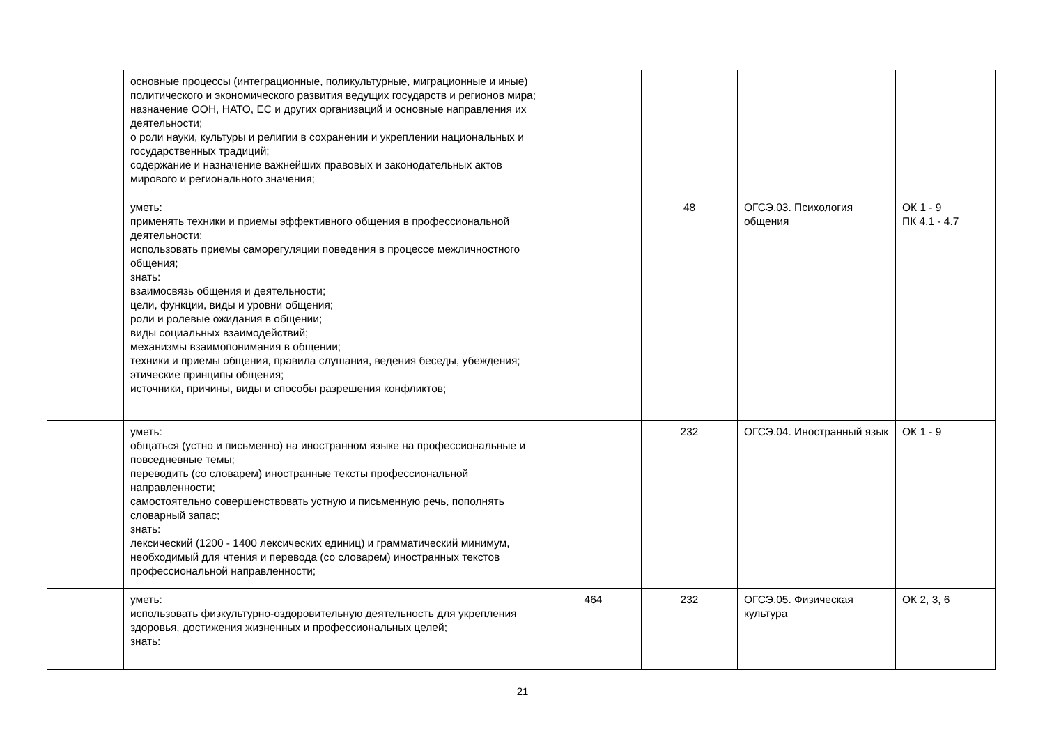| | основные процессы (интеграционные, поликультурные, миграционные и иные) политического и экономического развития ведущих государств и регионов мира; назначение ООН, НАТО, ЕС и других организаций и основные направления их деятельности; о роли науки, культуры и религии в сохранении и укреплении национальных и государственных традиций; содержание и назначение важнейших правовых и законодательных актов мирового и регионального значения; | | | | |
| | уметь: применять техники и приемы эффективного общения в профессиональной деятельности; использовать приемы саморегуляции поведения в процессе межличностного общения; знать: взаимосвязь общения и деятельности; цели, функции, виды и уровни общения; роли и ролевые ожидания в общении; виды социальных взаимодействий; механизмы взаимопонимания в общении; техники и приемы общения, правила слушания, ведения беседы, убеждения; этические принципы общения; источники, причины, виды и способы разрешения конфликтов; | | 48 | ОГСЭ.03. Психология общения | ОК 1 - 9 ПК 4.1 - 4.7 |
| | уметь: общаться (устно и письменно) на иностранном языке на профессиональные и повседневные темы; переводить (со словарем) иностранные тексты профессиональной направленности; самостоятельно совершенствовать устную и письменную речь, пополнять словарный запас; знать: лексический (1200 - 1400 лексических единиц) и грамматический минимум, необходимый для чтения и перевода (со словарем) иностранных текстов профессиональной направленности; | | 232 | ОГСЭ.04. Иностранный язык | ОК 1 - 9 |
| | уметь: использовать физкультурно-оздоровительную деятельность для укрепления здоровья, достижения жизненных и профессиональных целей; знать: | 464 | 232 | ОГСЭ.05. Физическая культура | ОК 2, 3, 6 |
21